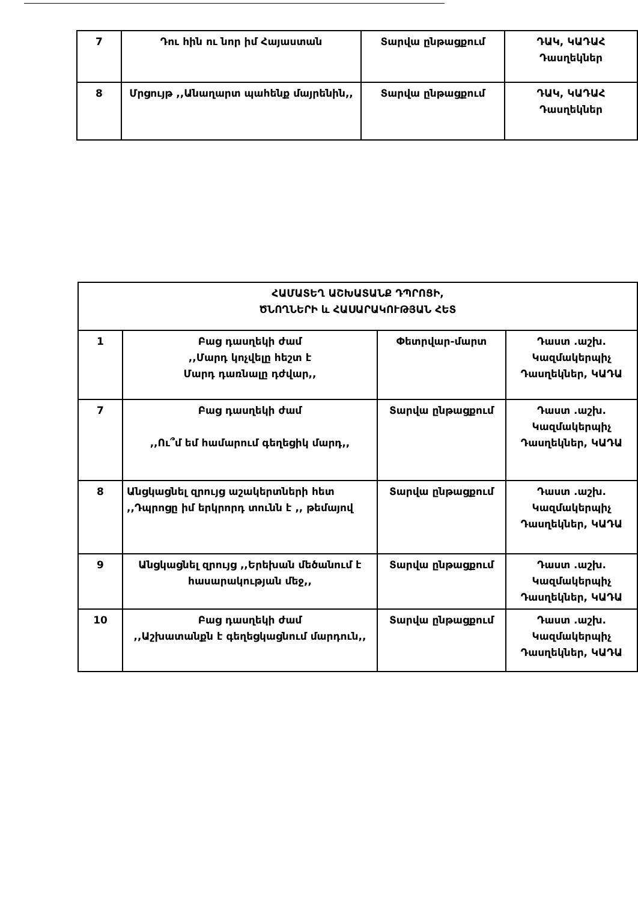| 7 | Դու հին ու նոր իմ Հայաստան | Տարվա ընթացքում | ԴԱԿ, ԿԱԴԱՀ Դասղեկներ |
| 8 | Մրցույթ ,,Անաղարտ պահենք մայրենին,, | Տարվա ընթացքում | ԴԱԿ, ԿԱԴԱՀ Դասղեկներ |
| ՀԱՄԱՏԵՂ ԱՇԽԱՏԱՆՔ ԴՊՐՈՑԻ, ԾՆՈՂՆԵՐԻ և ՀԱՍԱՐԱԿՈՒԹՅԱՆ ՀԵՏ | | | |
| 1 | Բաց դասղեկի ժամ ,,Մարդ կոչվելը հեշտ է Մարդ դառնալը դժվար,, | Փետրվար-մարտ | Դաստ .աշխ. Կազմակերպիչ Դասղեկներ, ԿԱԴԱ |
| 7 | Բաց դասղեկի ժամ ,,Ու՞մ եմ համարում գեղեցիկ մարդ,, | Տարվա ընթացքում | Դաստ .աշխ. Կազմակերպիչ Դասղեկներ, ԿԱԴԱ |
| 8 | Անցկացնել զրույց աշակերտների հետ ,,Դպրոցը իմ երկրորդ տունն է ,, թեմայով | Տարվա ընթացքում | Դաստ .աշխ. Կազմակերպիչ Դասղեկներ, ԿԱԴԱ |
| 9 | Անցկացնել զրույց ,,Երեխան մեծանում է հասարակության մեջ,, | Տարվա ընթացքում | Դաստ .աշխ. Կազմակերպիչ Դասղեկներ, ԿԱԴԱ |
| 10 | Բաց դասղեկի ժամ ,,Աշխատանքն է գեղեցկացնում մարդուն,, | Տարվա ընթացքում | Դաստ .աշխ. Կազմակերպիչ Դասղեկներ, ԿԱԴԱ |